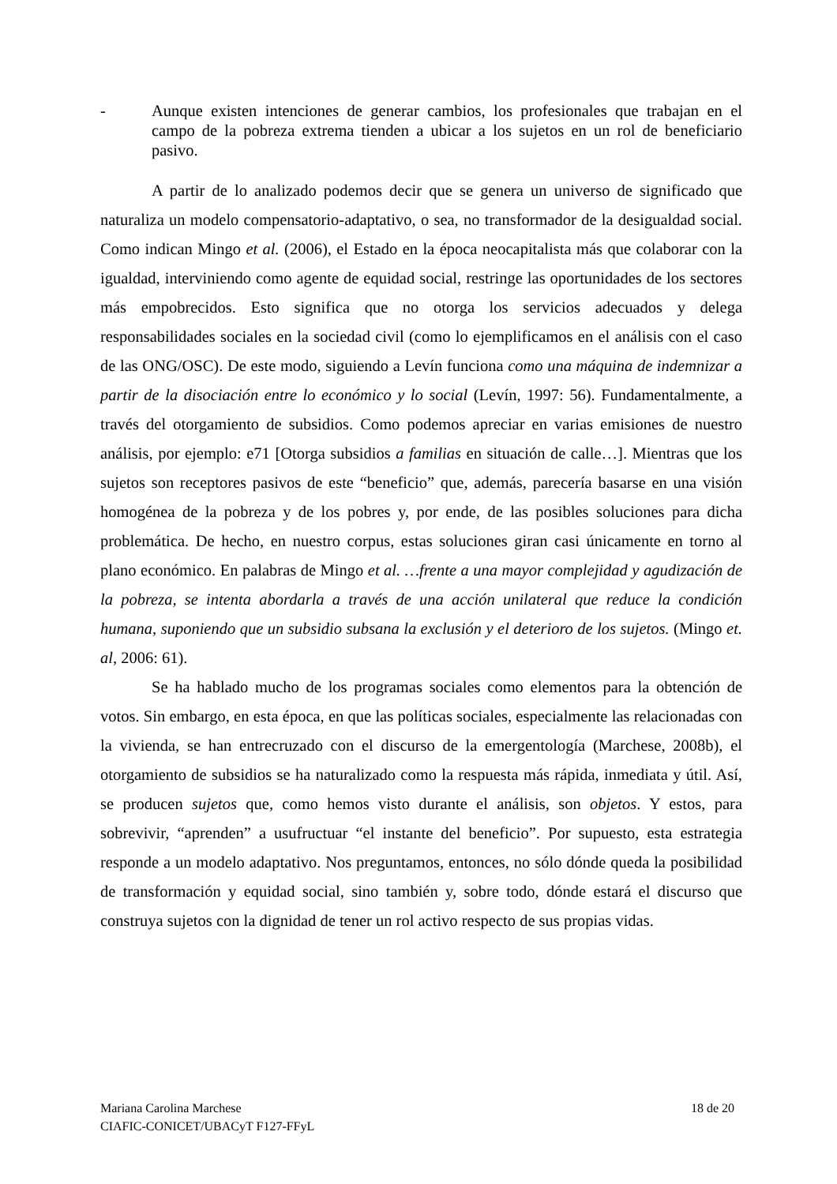- Aunque existen intenciones de generar cambios, los profesionales que trabajan en el campo de la pobreza extrema tienden a ubicar a los sujetos en un rol de beneficiario pasivo.
A partir de lo analizado podemos decir que se genera un universo de significado que naturaliza un modelo compensatorio-adaptativo, o sea, no transformador de la desigualdad social. Como indican Mingo et al. (2006), el Estado en la época neocapitalista más que colaborar con la igualdad, interviniendo como agente de equidad social, restringe las oportunidades de los sectores más empobrecidos. Esto significa que no otorga los servicios adecuados y delega responsabilidades sociales en la sociedad civil (como lo ejemplificamos en el análisis con el caso de las ONG/OSC). De este modo, siguiendo a Levín funciona como una máquina de indemnizar a partir de la disociación entre lo económico y lo social (Levín, 1997: 56). Fundamentalmente, a través del otorgamiento de subsidios. Como podemos apreciar en varias emisiones de nuestro análisis, por ejemplo: e71 [Otorga subsidios a familias en situación de calle…]. Mientras que los sujetos son receptores pasivos de este “beneficio” que, además, parecería basarse en una visión homogénea de la pobreza y de los pobres y, por ende, de las posibles soluciones para dicha problemática. De hecho, en nuestro corpus, estas soluciones giran casi únicamente en torno al plano económico. En palabras de Mingo et al. …frente a una mayor complejidad y agudización de la pobreza, se intenta abordarla a través de una acción unilateral que reduce la condición humana, suponiendo que un subsidio subsana la exclusión y el deterioro de los sujetos. (Mingo et. al, 2006: 61).
Se ha hablado mucho de los programas sociales como elementos para la obtención de votos. Sin embargo, en esta época, en que las políticas sociales, especialmente las relacionadas con la vivienda, se han entrecruzado con el discurso de la emergentología (Marchese, 2008b), el otorgamiento de subsidios se ha naturalizado como la respuesta más rápida, inmediata y útil. Así, se producen sujetos que, como hemos visto durante el análisis, son objetos. Y estos, para sobrevivir, “aprenden” a usufructuar “el instante del beneficio”. Por supuesto, esta estrategia responde a un modelo adaptativo. Nos preguntamos, entonces, no sólo dónde queda la posibilidad de transformación y equidad social, sino también y, sobre todo, dónde estará el discurso que construya sujetos con la dignidad de tener un rol activo respecto de sus propias vidas.
Mariana Carolina Marchese 18 de 20
CIAFIC-CONICET/UBACyT F127-FFyL